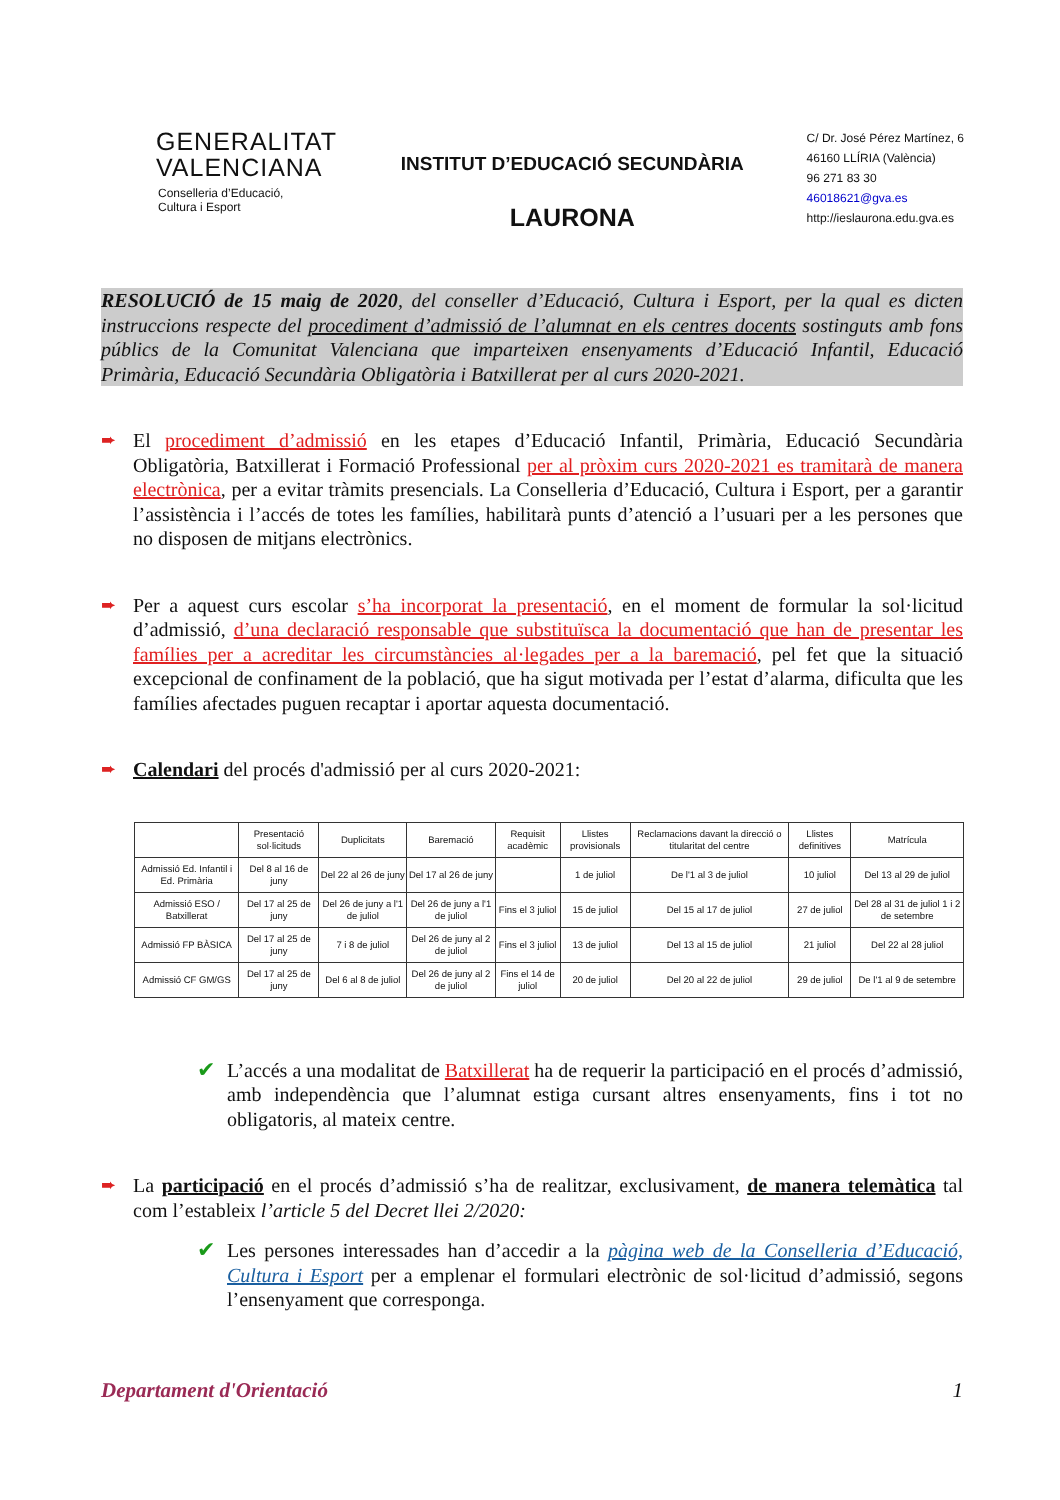GENERALITAT
VALENCIANA
Conselleria d’Educació,
Cultura i Esport
INSTITUT D’EDUCACIÓ SECUNDÀRIA
LAURONA
C/ Dr. José Pérez Martínez, 6
46160 LLÍRIA (València)
96 271 83 30
46018621@gva.es
http://ieslaurona.edu.gva.es
RESOLUCIÓ de 15 maig de 2020, del conseller d’Educació, Cultura i Esport, per la qual es dicten instruccions respecte del procediment d’admissió de l’alumnat en els centres docents sostinguts amb fons públics de la Comunitat Valenciana que imparteixen ensenyaments d’Educació Infantil, Educació Primària, Educació Secundària Obligatòria i Batxillerat per al curs 2020-2021.
➨ El procediment d’admissió en les etapes d’Educació Infantil, Primària, Educació Secundària Obligatòria, Batxillerat i Formació Professional per al pròxim curs 2020-2021 es tramitarà de manera electrònica, per a evitar tràmits presencials. La Conselleria d’Educació, Cultura i Esport, per a garantir l’assistència i l’accés de totes les famílies, habilitarà punts d’atenció a l’usuari per a les persones que no disposen de mitjans electrònics.
➨ Per a aquest curs escolar s’ha incorporat la presentació, en el moment de formular la sol·licitud d’admissió, d’una declaració responsable que substituïsca la documentació que han de presentar les famílies per a acreditar les circumstàncies al·legades per a la baremació, pel fet que la situació excepcional de confinament de la població, que ha sigut motivada per l’estat d’alarma, dificulta que les famílies afectades puguen recaptar i aportar aquesta documentació.
➨ Calendari del procés d'admissió per al curs 2020-2021:
| | Presentació sol·licituds | Duplicitats | Baremació | Requisit acadèmic | Llistes provisionals | Reclamacions davant la direcció o titularitat del centre | Llistes definitives | Matrícula |
| Admissió Ed. Infantil i Ed. Primària | Del 8 al 16 de juny | Del 22 al 26 de juny | Del 17 al 26 de juny | | 1 de juliol | De l'1 al 3 de juliol | 10 juliol | Del 13 al 29 de juliol |
| Admissió ESO / Batxillerat | Del 17 al 25 de juny | Del 26 de juny a l'1 de juliol | Del 26 de juny a l'1 de juliol | Fins el 3 juliol | 15 de juliol | Del 15 al 17 de juliol | 27 de juliol | Del 28 al 31 de juliol 1 i 2 de setembre |
| Admissió FP BÀSICA | Del 17 al 25 de juny | 7 i 8 de juliol | Del 26 de juny al 2 de juliol | Fins el 3 juliol | 13 de juliol | Del 13 al 15 de juliol | 21 juliol | Del 22 al 28 juliol |
| Admissió CF GM/GS | Del 17 al 25 de juny | Del 6 al 8 de juliol | Del 26 de juny al 2 de juliol | Fins el 14 de juliol | 20 de juliol | Del 20 al 22 de juliol | 29 de juliol | De l'1 al 9 de setembre |
✔ L’accés a una modalitat de Batxillerat ha de requerir la participació en el procés d’admissió, amb independència que l’alumnat estiga cursant altres ensenyaments, fins i tot no obligatoris, al mateix centre.
➨ La participació en el procés d’admissió s’ha de realitzar, exclusivament, de manera telemàtica tal com l’estableix l’article 5 del Decret llei 2/2020:
✔ Les persones interessades han d’accedir a la pàgina web de la Conselleria d’Educació, Cultura i Esport per a emplenar el formulari electrònic de sol·licitud d’admissió, segons l’ensenyament que corresponga.
Departament d'Orientació 1